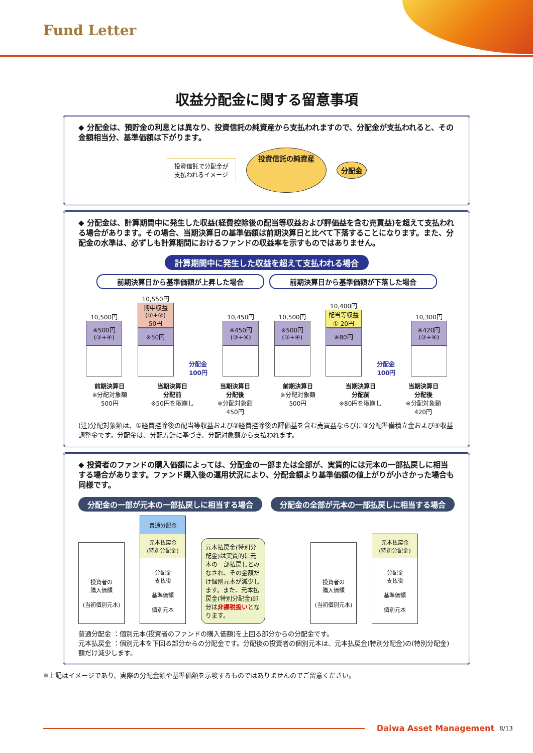Fund Letter
収益分配金に関する留意事項
◆ 分配金は、預貯金の利息とは異なり、投資信託の純資産から支払われますので、分配金が支払われると、その金額相当分、基準価額は下がります。
投資信託で分配金が
支払われるイメージ
投資信託の純資産
分配金
◆ 分配金は、計算期間中に発生した収益(経費控除後の配当等収益および評価益を含む売買益)を超えて支払われる場合があります。その場合、当期決算日の基準価額は前期決算日と比べて下落することになります。また、分配金の水準は、必ずしも計算期間におけるファンドの収益率を示すものではありません。
計算期間中に発生した収益を超えて支払われる場合
前期決算日から基準価額が上昇した場合 前期決算日から基準価額が下落した場合
10,500円
※500円
(③+④)
10,550円
期中収益
(①+②)
50円
※50円
分配金
100円
10,450円
※450円
(③+④)
10,500円
※500円
(③+④)
10,400円
配当等収益
① 20円
※80円
分配金
100円
10,300円
※420円
(③+④)
前期決算日
※分配対象額
500円
当期決算日
分配前
※50円を取崩し
当期決算日
分配後
※分配対象額
450円
前期決算日
※分配対象額
500円
当期決算日
分配前
※80円を取崩し
当期決算日
分配後
※分配対象額
420円
(注)分配対象額は、①経費控除後の配当等収益および②経費控除後の評価益を含む売買益ならびに③分配準備積立金および④収益調整金です。分配金は、分配方針に基づき、分配対象額から支払われます。
◆ 投資者のファンドの購入価額によっては、分配金の一部または全部が、実質的には元本の一部払戻しに相当する場合があります。ファンド購入後の運用状況により、分配金額より基準価額の値上がりが小さかった場合も同様です。
分配金の一部が元本の一部払戻しに相当する場合 分配金の全部が元本の一部払戻しに相当する場合
投資者の
購入価額
(当初個別元本)
普通分配金
元本払戻金
(特別分配金)
分配金
支払後
基準価額
個別元本
元本払戻金(特別分配金)は実質的に元本の一部払戻しとみなされ、その金額だけ個別元本が減少します。また、元本払戻金(特別分配金)部分は非課税扱いとなります。
投資者の
購入価額
(当初個別元本)
元本払戻金
(特別分配金)
分配金
支払後
基準価額
個別元本
普通分配金 ：個別元本(投資者のファンドの購入価額)を上回る部分からの分配金です。
元本払戻金 ：個別元本を下回る部分からの分配金です。分配後の投資者の個別元本は、元本払戻金(特別分配金)の(特別分配金) 額だけ減少します。
※上記はイメージであり、実際の分配金額や基準価額を示唆するものではありませんのでご留意ください。
Daiwa Asset Management 8/13